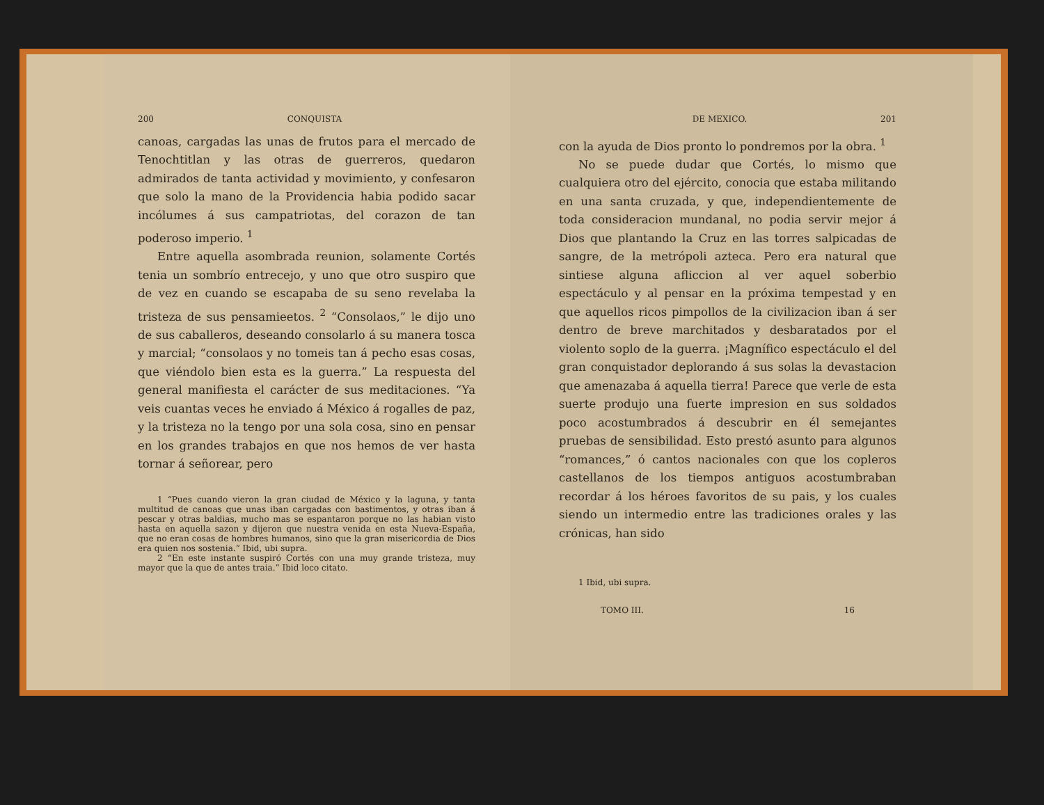200 CONQUISTA
canoas, cargadas las unas de frutos para el mercado de Tenochtitlan y las otras de guerreros, quedaron admirados de tanta actividad y movimiento, y confesaron que solo la mano de la Providencia habia podido sacar incólumes á sus campatriotas, del corazon de tan poderoso imperio. <sup>1</sup>
Entre aquella asombrada reunion, solamente Cortés tenia un sombrío entrecejo, y uno que otro suspiro que de vez en cuando se escapaba de su seno revelaba la tristeza de sus pensamieetos. <sup>2</sup> “Consolaos,” le dijo uno de sus caballeros, deseando consolarlo á su manera tosca y marcial; “consolaos y no tomeis tan á pecho esas cosas, que viéndolo bien esta es la guerra.” La respuesta del general manifiesta el carácter de sus meditaciones. “Ya veis cuantas veces he enviado á México á rogalles de paz, y la tristeza no la tengo por una sola cosa, sino en pensar en los grandes trabajos en que nos hemos de ver hasta tornar á señorear, pero
1 “Pues cuando vieron la gran ciudad de México y la laguna, y tanta multitud de canoas que unas iban cargadas con bastimentos, y otras iban á pescar y otras baldias, mucho mas se espantaron porque no las habian visto hasta en aquella sazon y dijeron que nuestra venida en esta Nueva-España, que no eran cosas de hombres humanos, sino que la gran misericordia de Dios era quien nos sostenia.” Ibid, ubi supra.
2 “En este instante suspiró Cortés con una muy grande tristeza, muy mayor que la que de antes traia.” Ibid loco citato.
DE MEXICO. 201
con la ayuda de Dios pronto lo pondremos por la obra. <sup>1</sup>
No se puede dudar que Cortés, lo mismo que cualquiera otro del ejército, conocia que estaba militando en una santa cruzada, y que, independientemente de toda consideracion mundanal, no podia servir mejor á Dios que plantando la Cruz en las torres salpicadas de sangre, de la metrópoli azteca. Pero era natural que sintiese alguna afliccion al ver aquel soberbio espectáculo y al pensar en la próxima tempestad y en que aquellos ricos pimpollos de la civilizacion iban á ser dentro de breve marchitados y desbaratados por el violento soplo de la guerra. ¡Magnífico espectáculo el del gran conquistador deplorando á sus solas la devastacion que amenazaba á aquella tierra! Parece que verle de esta suerte produjo una fuerte impresion en sus soldados poco acostumbrados á descubrir en él semejantes pruebas de sensibilidad. Esto prestó asunto para algunos “romances,” ó cantos nacionales con que los copleros castellanos de los tiempos antiguos acostumbraban recordar á los héroes favoritos de su pais, y los cuales siendo un intermedio entre las tradiciones orales y las crónicas, han sido
1 Ibid, ubi supra.
TOMO III. 16